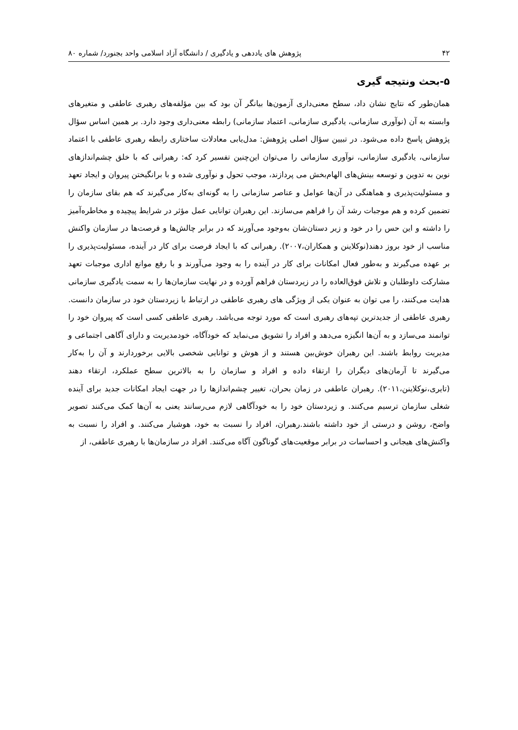۴۲ پژوهش های یاددهی و یادگیری / دانشگاه آزاد اسلامی واحد بجنورد/ شماره ۸۰
۵-بحث ونتیجه گیری
همان‌طور که نتایج نشان داد، سطح معنی‌داری آزمون‌ها بیانگر آن بود که بین مؤلفه‌های رهبری عاطفی و متغیرهای وابسته به آن (نوآوری سازمانی، یادگیری سازمانی، اعتماد سازمانی) رابطه معنی‌داری وجود دارد. بر همین اساس سؤال پژوهش پاسخ داده می‌شود. در تبیین سؤال اصلی پژوهش: مدل‌یابی معادلات ساختاری رابطه رهبری عاطفی با اعتماد سازمانی، یادگیری سازمانی، نوآوری سازمانی را می‌توان این‌چنین تفسیر کرد که: رهبرانی که با خلق چشم‌اندازهای نوین به تدوین و توسعه بینش‌های الهام‌بخش می پردازند، موجب تحول و نوآوری شده و با برانگیختن پیروان و ایجاد تعهد و مسئولیت‌پذیری و هماهنگی در آن‌ها عوامل و عناصر سازمانی را به گونه‌ای به‌کار می‌گیرند که هم بقای سازمان را تضمین کرده و هم موجبات رشد آن را فراهم می‌سازند. این رهبران توانایی عمل مؤثر در شرایط پیچیده و مخاطره‌آمیز را داشته و این حس را در خود و زیر دستان‌شان به‌وجود می‌آورند که در برابر چالش‌ها و فرصت‌ها در سازمان واکنش مناسب از خود بروز دهند(نوکلاینن و همکاران،۲۰۰۷). رهبرانی که با ایجاد فرصت برای کار در آینده، مسئولیت‌پذیری را بر عهده می‌گیرند و به‌طور فعال امکانات برای کار در آینده را به وجود می‌آورند و با رفع موانع اداری موجبات تعهد مشارکت داوطلبان و تلاش فوق‌العاده را در زیردستان فراهم آورده و در نهایت سازمان‌ها را به سمت یادگیری سازمانی هدایت می‌کنند، را می توان به عنوان یکی از ویژگی های رهبری عاطفی در ارتباط با زیردستان خود در سازمان دانست. رهبری عاطفی از جدیدترین تپه‌های رهبری است که مورد توجه می‌باشد. رهبری عاطفی کسی است که پیروان خود را توانمند می‌سازد و به آن‌ها انگیزه می‌دهد و افراد را تشویق می‌نماید که خودآگاه، خودمدیریت و دارای آگاهی اجتماعی و مدیریت روابط باشند. این رهبران خوش‌بین هستند و از هوش و توانایی شخصی بالایی برخوردارند و آن را به‌کار می‌گیرند تا آرمان‌های دیگران را ارتقاء داده و افراد و سازمان را به بالاترین سطح عملکرد، ارتقاء دهند (تایری،نوکلاینن،۲۰۱۱). رهبران عاطفی در زمان بحران، تغییر چشم‌اندازها را در جهت ایجاد امکانات جدید برای آینده شغلی سازمان ترسیم می‌کنند. و زیردستان خود را به خودآگاهی لازم می‌رسانند یعنی به آن‌ها کمک می‌کنند تصویر واضح، روشن و درستی از خود داشته باشند.رهبران، افراد را نسبت به خود، هوشیار می‌کنند. و افراد را نسبت به واکنش‌های هیجانی و احساسات در برابر موقعیت‌های گوناگون آگاه می‌کنند. افراد در سازمان‌ها با رهبری عاطفی، از